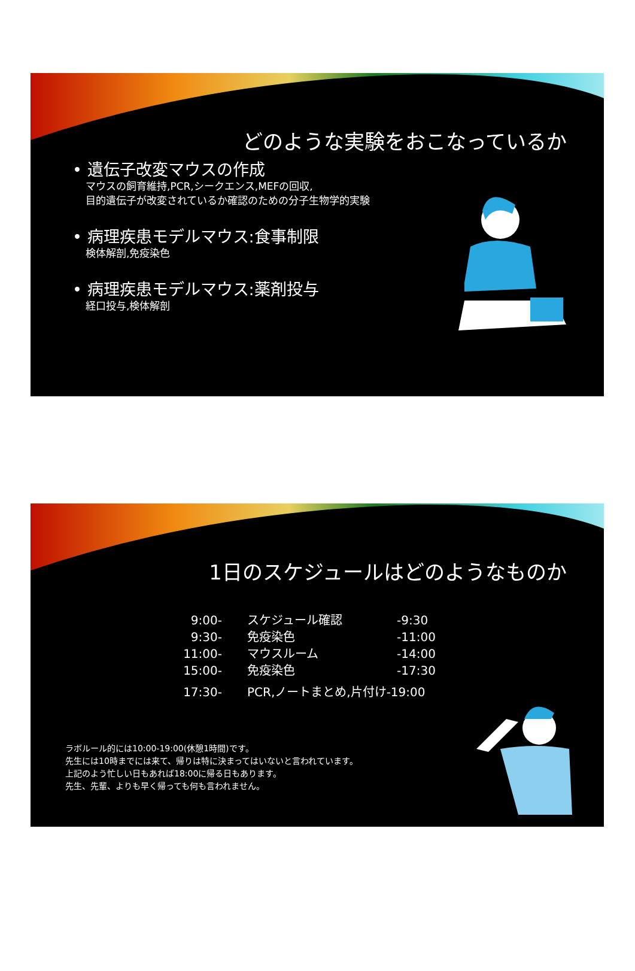どのような実験をおこなっているか
• 遺伝子改変マウスの作成
マウスの飼育維持,PCR,シークエンス,MEFの回収,
目的遺伝子が改変されているか確認のための分子生物学的実験
• 病理疾患モデルマウス:食事制限
検体解剖,免疫染色
• 病理疾患モデルマウス:薬剤投与
経口投与,検体解剖
1日のスケジュールはどのようなものか
| 9:00- | スケジュール確認 | -9:30 |
| 9:30- | 免疫染色 | -11:00 |
| 11:00- | マウスルーム | -14:00 |
| 15:00- | 免疫染色 | -17:30 |
| 17:30- | PCR,ノートまとめ,片付け-19:00 | |
ラボルール的には10:00-19:00(休憩1時間)です。
先生には10時までには来て、帰りは特に決まってはいないと言われています。
上記のよう忙しい日もあれば18:00に帰る日もあります。
先生、先輩、よりも早く帰っても何も言われません。